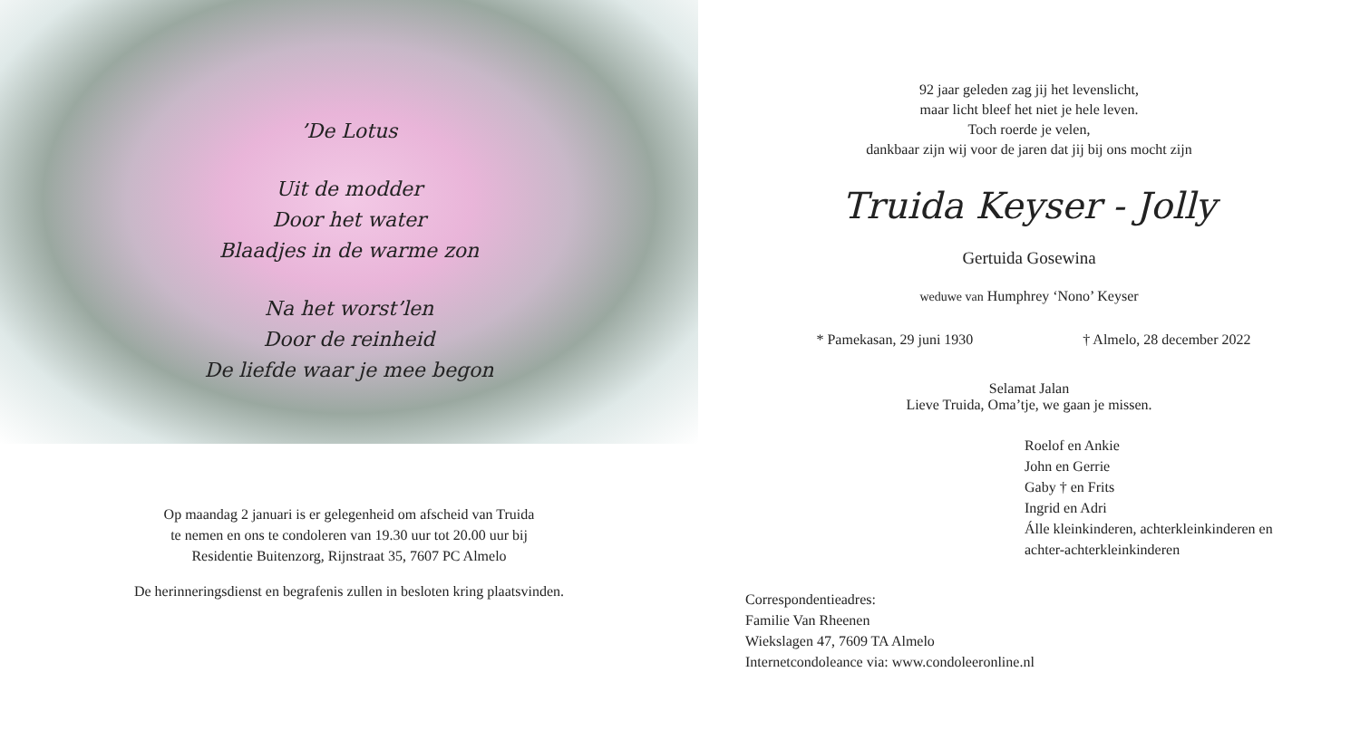’De Lotus
Uit de modder
Door het water
Blaadjes in de warme zon
Na het worst’len
Door de reinheid
De liefde waar je mee begon
Op maandag 2 januari is er gelegenheid om afscheid van Truida
te nemen en ons te condoleren van 19.30 uur tot 20.00 uur bij
Residentie Buitenzorg, Rijnstraat 35, 7607 PC Almelo
De herinneringsdienst en begrafenis zullen in besloten kring plaatsvinden.
92 jaar geleden zag jij het levenslicht,
maar licht bleef het niet je hele leven.
Toch roerde je velen,
dankbaar zijn wij voor de jaren dat jij bij ons mocht zijn
Truida Keyser - Jolly
Gertuida Gosewina
weduwe van Humphrey ‘Nono’ Keyser
* Pamekasan, 29 juni 1930 † Almelo, 28 december 2022
Selamat Jalan
Lieve Truida, Oma’tje, we gaan je missen.
Roelof en Ankie
John en Gerrie
Gaby † en Frits
Ingrid en Adri
Álle kleinkinderen, achterkleinkinderen en
achter-achterkleinkinderen
Correspondentieadres:
Familie Van Rheenen
Wiekslagen 47, 7609 TA Almelo
Internetcondoleance via: www.condoleeronline.nl